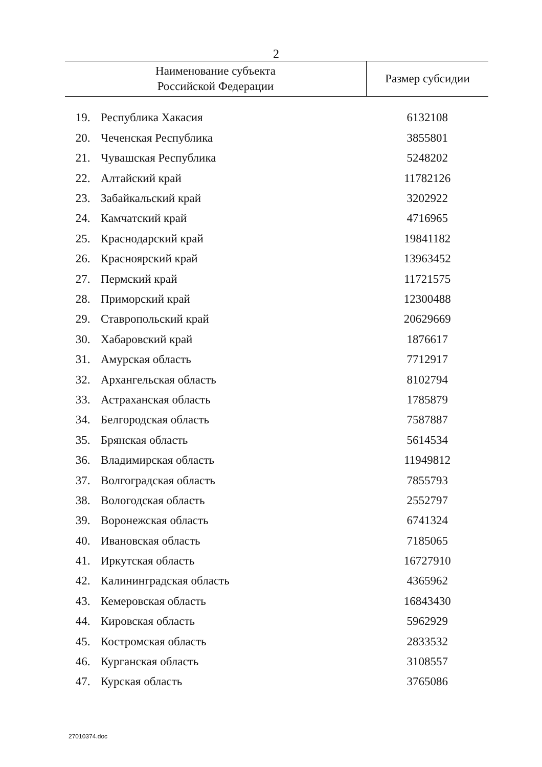2
| Наименование субъекта Российской Федерации | | Размер субсидии |
| --- | --- | --- |
| 19. | Республика Хакасия | 6132108 |
| 20. | Чеченская Республика | 3855801 |
| 21. | Чувашская Республика | 5248202 |
| 22. | Алтайский край | 11782126 |
| 23. | Забайкальский край | 3202922 |
| 24. | Камчатский край | 4716965 |
| 25. | Краснодарский край | 19841182 |
| 26. | Красноярский край | 13963452 |
| 27. | Пермский край | 11721575 |
| 28. | Приморский край | 12300488 |
| 29. | Ставропольский край | 20629669 |
| 30. | Хабаровский край | 1876617 |
| 31. | Амурская область | 7712917 |
| 32. | Архангельская область | 8102794 |
| 33. | Астраханская область | 1785879 |
| 34. | Белгородская область | 7587887 |
| 35. | Брянская область | 5614534 |
| 36. | Владимирская область | 11949812 |
| 37. | Волгоградская область | 7855793 |
| 38. | Вологодская область | 2552797 |
| 39. | Воронежская область | 6741324 |
| 40. | Ивановская область | 7185065 |
| 41. | Иркутская область | 16727910 |
| 42. | Калининградская область | 4365962 |
| 43. | Кемеровская область | 16843430 |
| 44. | Кировская область | 5962929 |
| 45. | Костромская область | 2833532 |
| 46. | Курганская область | 3108557 |
| 47. | Курская область | 3765086 |
27010374.doc